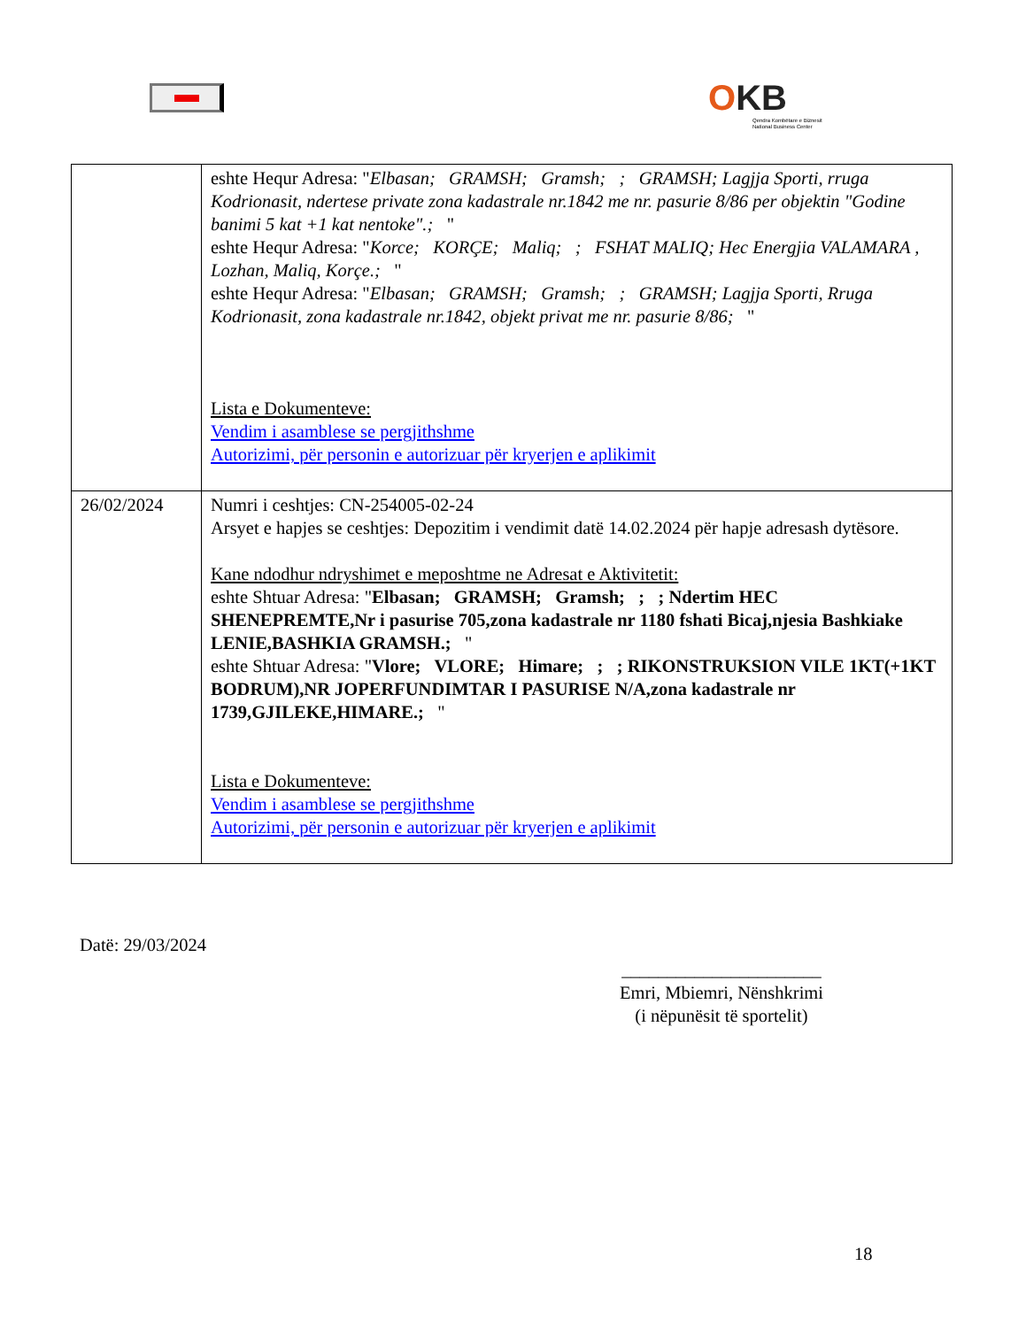OKB
Qendra Kombëtare e Biznesit
National Business Center
| | eshte Hequr Adresa: " Elbasan; GRAMSH; Gramsh; ; GRAMSH; Lagjja Sporti, rruga Kodrionasit, ndertese private zona kadastrale nr.1842 me nr. pasurie 8/86 per objektin "Godine banimi 5 kat +1 kat nentoke".; " eshte Hequr Adresa: " Korce; KORÇE; Maliq; ; FSHAT MALIQ; Hec Energjia VALAMARA , Lozhan, Maliq, Korçe.; " eshte Hequr Adresa: " Elbasan; GRAMSH; Gramsh; ; GRAMSH; Lagjja Sporti, Rruga Kodrionasit, zona kadastrale nr.1842, objekt privat me nr. pasurie 8/86; " Lista e Dokumenteve: Vendim i asamblese se pergjithshme Autorizimi, për personin e autorizuar për kryerjen e aplikimit |
| 26/02/2024 | Numri i ceshtjes: CN-254005-02-24 Arsyet e hapjes se ceshtjes: Depozitim i vendimit datë 14.02.2024 për hapje adresash dytësore. Kane ndodhur ndryshimet e meposhtme ne Adresat e Aktivitetit: eshte Shtuar Adresa: " Elbasan; GRAMSH; Gramsh; ; ; Ndertim HEC SHENEPREMTE,Nr i pasurise 705,zona kadastrale nr 1180 fshati Bicaj,njesia Bashkiake LENIE,BASHKIA GRAMSH.; " eshte Shtuar Adresa: " Vlore; VLORE; Himare; ; ; RIKONSTRUKSION VILE 1KT(+1KT BODRUM),NR JOPERFUNDIMTAR I PASURISE N/A,zona kadastrale nr 1739,GJILEKE,HIMARE.; " Lista e Dokumenteve: Vendim i asamblese se pergjithshme Autorizimi, për personin e autorizuar për kryerjen e aplikimit |
Datë: 29/03/2024
______________________
Emri, Mbiemri, Nënshkrimi
(i nëpunësit të sportelit)
18